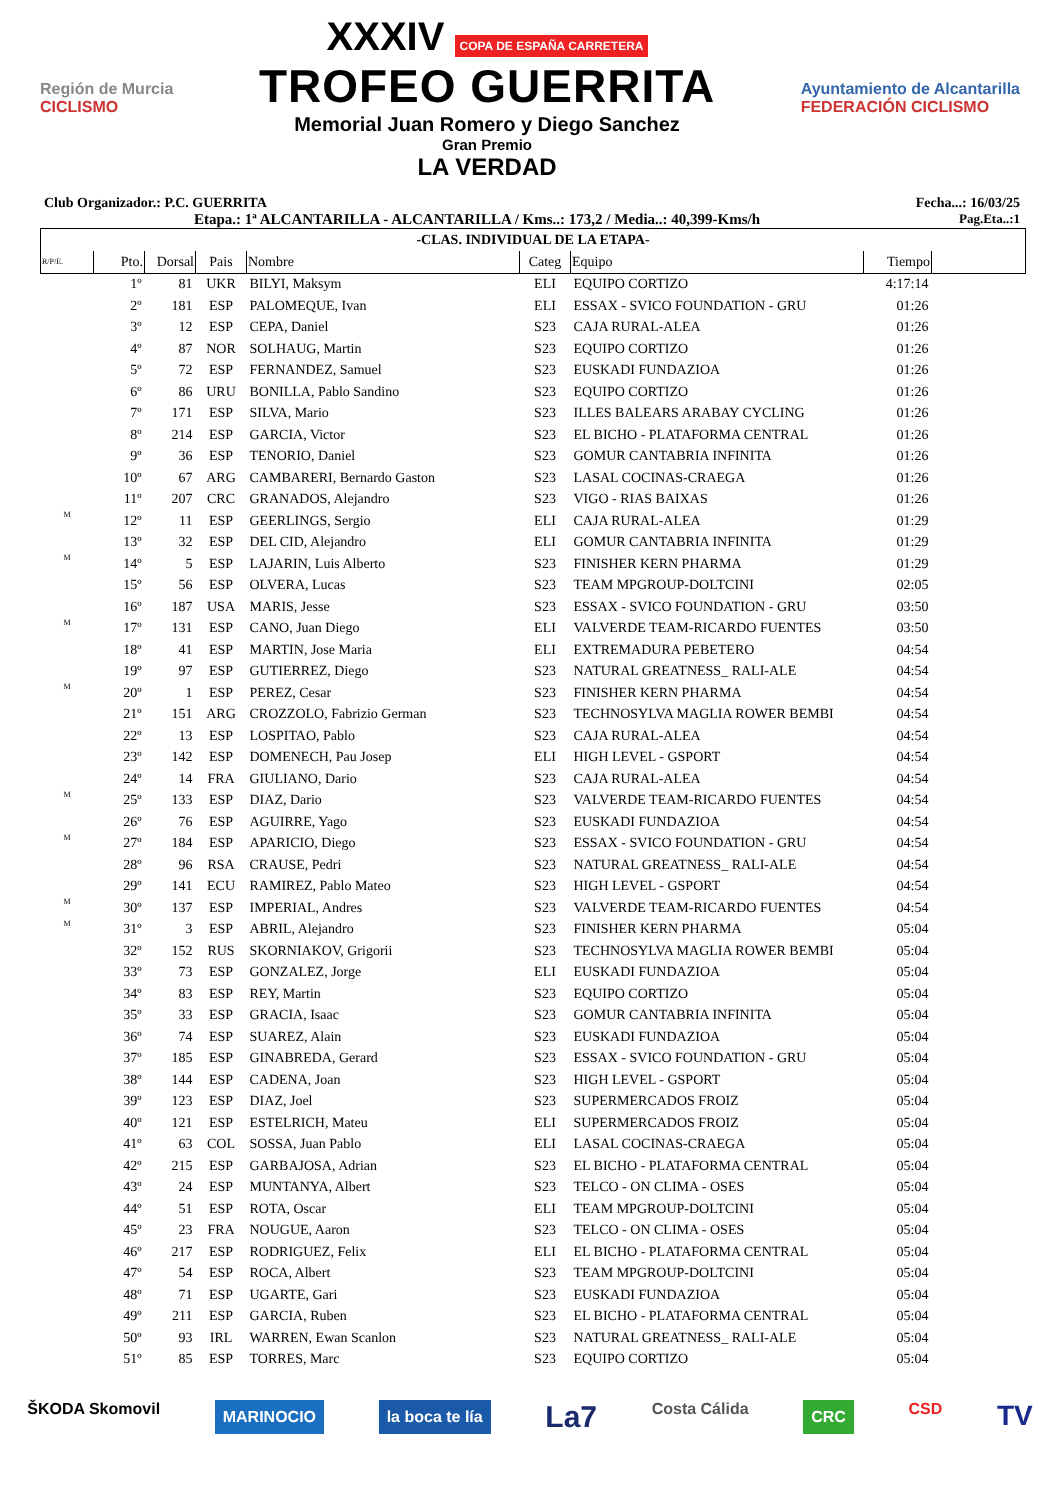Región de Murcia
CICLISMO
XXXIV COPA DE ESPAÑA CARRETERA
TROFEO GUERRITA
Memorial Juan Romero y Diego Sanchez
Gran Premio
LA VERDAD
Ayuntamiento de Alcantarilla
FEDERACIÓN CICLISMO
Club Organizador.: P.C. GUERRITA Fecha...: 16/03/25
Etapa.: 1ª ALCANTARILLA - ALCANTARILLA / Kms..: 173,2 / Media..: 40,399-Kms/h Pag.Eta..:1
| -CLAS. INDIVIDUAL DE LA ETAPA- | | | | | | | | |
| R/P/E. | Pto. | Dorsal | Pais | Nombre | Categ | Equipo | Tiempo | |
| | 1º | 81 | UKR | BILYI, Maksym | ELI | EQUIPO CORTIZO | 4:17:14 | |
| | 2º | 181 | ESP | PALOMEQUE, Ivan | ELI | ESSAX - SVICO FOUNDATION - GRU | 01:26 | |
| | 3º | 12 | ESP | CEPA, Daniel | S23 | CAJA RURAL-ALEA | 01:26 | |
| | 4º | 87 | NOR | SOLHAUG, Martin | S23 | EQUIPO CORTIZO | 01:26 | |
| | 5º | 72 | ESP | FERNANDEZ, Samuel | S23 | EUSKADI FUNDAZIOA | 01:26 | |
| | 6º | 86 | URU | BONILLA, Pablo Sandino | S23 | EQUIPO CORTIZO | 01:26 | |
| | 7º | 171 | ESP | SILVA, Mario | S23 | ILLES BALEARS ARABAY CYCLING | 01:26 | |
| | 8º | 214 | ESP | GARCIA, Victor | S23 | EL BICHO - PLATAFORMA CENTRAL | 01:26 | |
| | 9º | 36 | ESP | TENORIO, Daniel | S23 | GOMUR CANTABRIA INFINITA | 01:26 | |
| | 10º | 67 | ARG | CAMBARERI, Bernardo Gaston | S23 | LASAL COCINAS-CRAEGA | 01:26 | |
| | 11º | 207 | CRC | GRANADOS, Alejandro | S23 | VIGO - RIAS BAIXAS | 01:26 | |
| M | 12º | 11 | ESP | GEERLINGS, Sergio | ELI | CAJA RURAL-ALEA | 01:29 | |
| | 13º | 32 | ESP | DEL CID, Alejandro | ELI | GOMUR CANTABRIA INFINITA | 01:29 | |
| M | 14º | 5 | ESP | LAJARIN, Luis Alberto | S23 | FINISHER KERN PHARMA | 01:29 | |
| | 15º | 56 | ESP | OLVERA, Lucas | S23 | TEAM MPGROUP-DOLTCINI | 02:05 | |
| | 16º | 187 | USA | MARIS, Jesse | S23 | ESSAX - SVICO FOUNDATION - GRU | 03:50 | |
| M | 17º | 131 | ESP | CANO, Juan Diego | ELI | VALVERDE TEAM-RICARDO FUENTES | 03:50 | |
| | 18º | 41 | ESP | MARTIN, Jose Maria | ELI | EXTREMADURA PEBETERO | 04:54 | |
| | 19º | 97 | ESP | GUTIERREZ, Diego | S23 | NATURAL GREATNESS_ RALI-ALE | 04:54 | |
| M | 20º | 1 | ESP | PEREZ, Cesar | S23 | FINISHER KERN PHARMA | 04:54 | |
| | 21º | 151 | ARG | CROZZOLO, Fabrizio German | S23 | TECHNOSYLVA MAGLIA ROWER BEMBI | 04:54 | |
| | 22º | 13 | ESP | LOSPITAO, Pablo | S23 | CAJA RURAL-ALEA | 04:54 | |
| | 23º | 142 | ESP | DOMENECH, Pau Josep | ELI | HIGH LEVEL - GSPORT | 04:54 | |
| | 24º | 14 | FRA | GIULIANO, Dario | S23 | CAJA RURAL-ALEA | 04:54 | |
| M | 25º | 133 | ESP | DIAZ, Dario | S23 | VALVERDE TEAM-RICARDO FUENTES | 04:54 | |
| | 26º | 76 | ESP | AGUIRRE, Yago | S23 | EUSKADI FUNDAZIOA | 04:54 | |
| M | 27º | 184 | ESP | APARICIO, Diego | S23 | ESSAX - SVICO FOUNDATION - GRU | 04:54 | |
| | 28º | 96 | RSA | CRAUSE, Pedri | S23 | NATURAL GREATNESS_ RALI-ALE | 04:54 | |
| | 29º | 141 | ECU | RAMIREZ, Pablo Mateo | S23 | HIGH LEVEL - GSPORT | 04:54 | |
| M | 30º | 137 | ESP | IMPERIAL, Andres | S23 | VALVERDE TEAM-RICARDO FUENTES | 04:54 | |
| M | 31º | 3 | ESP | ABRIL, Alejandro | S23 | FINISHER KERN PHARMA | 05:04 | |
| | 32º | 152 | RUS | SKORNIAKOV, Grigorii | S23 | TECHNOSYLVA MAGLIA ROWER BEMBI | 05:04 | |
| | 33º | 73 | ESP | GONZALEZ, Jorge | ELI | EUSKADI FUNDAZIOA | 05:04 | |
| | 34º | 83 | ESP | REY, Martin | S23 | EQUIPO CORTIZO | 05:04 | |
| | 35º | 33 | ESP | GRACIA, Isaac | S23 | GOMUR CANTABRIA INFINITA | 05:04 | |
| | 36º | 74 | ESP | SUAREZ, Alain | S23 | EUSKADI FUNDAZIOA | 05:04 | |
| | 37º | 185 | ESP | GINABREDA, Gerard | S23 | ESSAX - SVICO FOUNDATION - GRU | 05:04 | |
| | 38º | 144 | ESP | CADENA, Joan | S23 | HIGH LEVEL - GSPORT | 05:04 | |
| | 39º | 123 | ESP | DIAZ, Joel | S23 | SUPERMERCADOS FROIZ | 05:04 | |
| | 40º | 121 | ESP | ESTELRICH, Mateu | ELI | SUPERMERCADOS FROIZ | 05:04 | |
| | 41º | 63 | COL | SOSSA, Juan Pablo | ELI | LASAL COCINAS-CRAEGA | 05:04 | |
| | 42º | 215 | ESP | GARBAJOSA, Adrian | S23 | EL BICHO - PLATAFORMA CENTRAL | 05:04 | |
| | 43º | 24 | ESP | MUNTANYA, Albert | S23 | TELCO - ON CLIMA - OSES | 05:04 | |
| | 44º | 51 | ESP | ROTA, Oscar | ELI | TEAM MPGROUP-DOLTCINI | 05:04 | |
| | 45º | 23 | FRA | NOUGUE, Aaron | S23 | TELCO - ON CLIMA - OSES | 05:04 | |
| | 46º | 217 | ESP | RODRIGUEZ, Felix | ELI | EL BICHO - PLATAFORMA CENTRAL | 05:04 | |
| | 47º | 54 | ESP | ROCA, Albert | S23 | TEAM MPGROUP-DOLTCINI | 05:04 | |
| | 48º | 71 | ESP | UGARTE, Gari | S23 | EUSKADI FUNDAZIOA | 05:04 | |
| | 49º | 211 | ESP | GARCIA, Ruben | S23 | EL BICHO - PLATAFORMA CENTRAL | 05:04 | |
| | 50º | 93 | IRL | WARREN, Ewan Scanlon | S23 | NATURAL GREATNESS_ RALI-ALE | 05:04 | |
| | 51º | 85 | ESP | TORRES, Marc | S23 | EQUIPO CORTIZO | 05:04 | |
ŠKODA Skomovil MARINOCIO la boca te lía La7 Costa Cálida CRC CSD TV